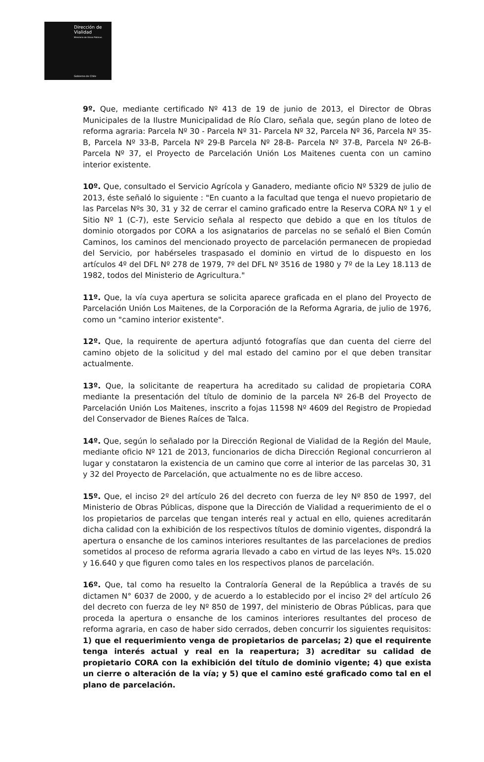Dirección de
Vialidad
Ministerio de Obras Públicas
Gobierno de Chile
9º. Que, mediante certificado Nº 413 de 19 de junio de 2013, el Director de Obras Municipales de la Ilustre Municipalidad de Río Claro, señala que, según plano de loteo de reforma agraria: Parcela Nº 30 - Parcela Nº 31- Parcela Nº 32, Parcela Nº 36, Parcela Nº 35-B, Parcela Nº 33-B, Parcela Nº 29-B Parcela Nº 28-B- Parcela Nº 37-B, Parcela Nº 26-B- Parcela Nº 37, el Proyecto de Parcelación Unión Los Maitenes cuenta con un camino interior existente.
10º. Que, consultado el Servicio Agrícola y Ganadero, mediante oficio Nº 5329 de julio de 2013, éste señaló lo siguiente : "En cuanto a la facultad que tenga el nuevo propietario de las Parcelas Nºs 30, 31 y 32 de cerrar el camino graficado entre la Reserva CORA Nº 1 y el Sitio Nº 1 (C-7), este Servicio señala al respecto que debido a que en los títulos de dominio otorgados por CORA a los asignatarios de parcelas no se señaló el Bien Común Caminos, los caminos del mencionado proyecto de parcelación permanecen de propiedad del Servicio, por habérseles traspasado el dominio en virtud de lo dispuesto en los artículos 4º del DFL Nº 278 de 1979, 7º del DFL Nº 3516 de 1980 y 7º de la Ley 18.113 de 1982, todos del Ministerio de Agricultura."
11º. Que, la vía cuya apertura se solicita aparece graficada en el plano del Proyecto de Parcelación Unión Los Maitenes, de la Corporación de la Reforma Agraria, de julio de 1976, como un "camino interior existente".
12º. Que, la requirente de apertura adjuntó fotografías que dan cuenta del cierre del camino objeto de la solicitud y del mal estado del camino por el que deben transitar actualmente.
13º. Que, la solicitante de reapertura ha acreditado su calidad de propietaria CORA mediante la presentación del título de dominio de la parcela Nº 26-B del Proyecto de Parcelación Unión Los Maitenes, inscrito a fojas 11598 Nº 4609 del Registro de Propiedad del Conservador de Bienes Raíces de Talca.
14º. Que, según lo señalado por la Dirección Regional de Vialidad de la Región del Maule, mediante oficio Nº 121 de 2013, funcionarios de dicha Dirección Regional concurrieron al lugar y constataron la existencia de un camino que corre al interior de las parcelas 30, 31 y 32 del Proyecto de Parcelación, que actualmente no es de libre acceso.
15º. Que, el inciso 2º del artículo 26 del decreto con fuerza de ley Nº 850 de 1997, del Ministerio de Obras Públicas, dispone que la Dirección de Vialidad a requerimiento de el o los propietarios de parcelas que tengan interés real y actual en ello, quienes acreditarán dicha calidad con la exhibición de los respectivos títulos de dominio vigentes, dispondrá la apertura o ensanche de los caminos interiores resultantes de las parcelaciones de predios sometidos al proceso de reforma agraria llevado a cabo en virtud de las leyes Nºs. 15.020 y 16.640 y que figuren como tales en los respectivos planos de parcelación.
16º. Que, tal como ha resuelto la Contraloría General de la República a través de su dictamen N° 6037 de 2000, y de acuerdo a lo establecido por el inciso 2º del artículo 26 del decreto con fuerza de ley Nº 850 de 1997, del ministerio de Obras Públicas, para que proceda la apertura o ensanche de los caminos interiores resultantes del proceso de reforma agraria, en caso de haber sido cerrados, deben concurrir los siguientes requisitos: 1) que el requerimiento venga de propietarios de parcelas; 2) que el requirente tenga interés actual y real en la reapertura; 3) acreditar su calidad de propietario CORA con la exhibición del título de dominio vigente; 4) que exista un cierre o alteración de la vía; y 5) que el camino esté graficado como tal en el plano de parcelación.